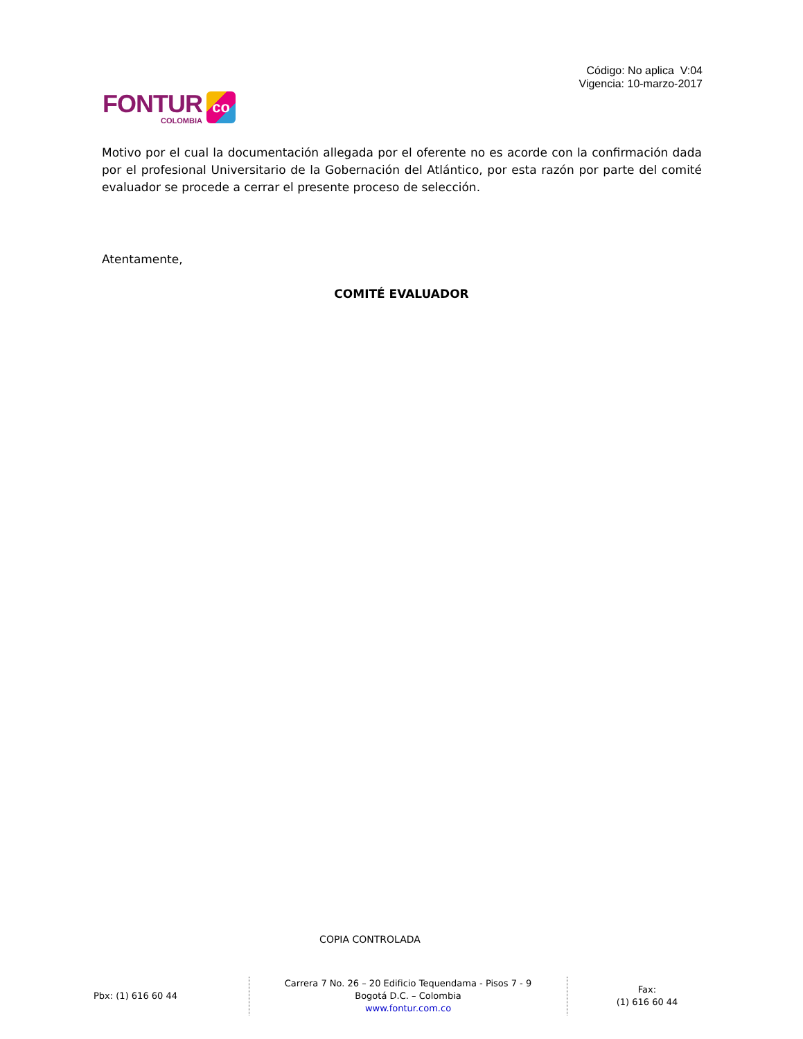Código: No aplica V:04
Vigencia: 10-marzo-2017
FONTUR
COLOMBIA
co
Motivo por el cual la documentación allegada por el oferente no es acorde con la confirmación dada por el profesional Universitario de la Gobernación del Atlántico, por esta razón por parte del comité evaluador se procede a cerrar el presente proceso de selección.
Atentamente,
COMITÉ EVALUADOR
COPIA CONTROLADA
Pbx: (1) 616 60 44 Carrera 7 No. 26 – 20 Edificio Tequendama - Pisos 7 - 9
Bogotá D.C. – Colombia
www.fontur.com.co
Fax:
(1) 616 60 44